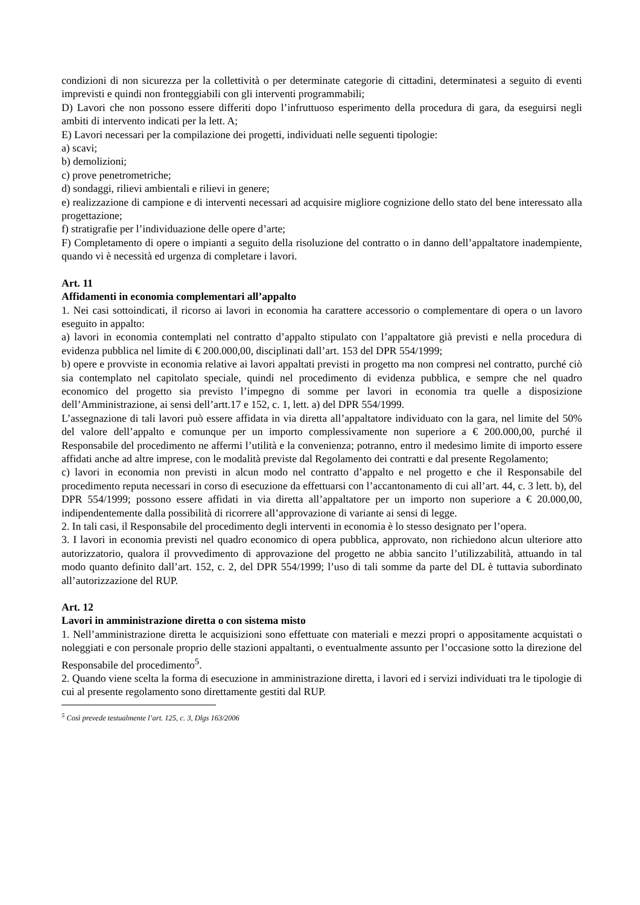condizioni di non sicurezza per la collettività o per determinate categorie di cittadini, determinatesi a seguito di eventi imprevisti e quindi non fronteggiabili con gli interventi programmabili;
D) Lavori che non possono essere differiti dopo l’infruttuoso esperimento della procedura di gara, da eseguirsi negli ambiti di intervento indicati per la lett. A;
E) Lavori necessari per la compilazione dei progetti, individuati nelle seguenti tipologie:
a) scavi;
b) demolizioni;
c) prove penetrometriche;
d) sondaggi, rilievi ambientali e rilievi in genere;
e) realizzazione di campione e di interventi necessari ad acquisire migliore cognizione dello stato del bene interessato alla progettazione;
f) stratigrafie per l’individuazione delle opere d’arte;
F) Completamento di opere o impianti a seguito della risoluzione del contratto o in danno dell’appaltatore inadempiente, quando vi è necessità ed urgenza di completare i lavori.
Art. 11
Affidamenti in economia complementari all’appalto
1. Nei casi sottoindicati, il ricorso ai lavori in economia ha carattere accessorio o complementare di opera o un lavoro eseguito in appalto:
a) lavori in economia contemplati nel contratto d’appalto stipulato con l’appaltatore già previsti e nella procedura di evidenza pubblica nel limite di € 200.000,00, disciplinati dall’art. 153 del DPR 554/1999;
b) opere e provviste in economia relative ai lavori appaltati previsti in progetto ma non compresi nel contratto, purché ciò sia contemplato nel capitolato speciale, quindi nel procedimento di evidenza pubblica, e sempre che nel quadro economico del progetto sia previsto l’impegno di somme per lavori in economia tra quelle a disposizione dell’Amministrazione, ai sensi dell’artt.17 e 152, c. 1, lett. a) del DPR 554/1999.
L’assegnazione di tali lavori può essere affidata in via diretta all’appaltatore individuato con la gara, nel limite del 50% del valore dell’appalto e comunque per un importo complessivamente non superiore a € 200.000,00, purché il Responsabile del procedimento ne affermi l’utilità e la convenienza; potranno, entro il medesimo limite di importo essere affidati anche ad altre imprese, con le modalità previste dal Regolamento dei contratti e dal presente Regolamento;
c) lavori in economia non previsti in alcun modo nel contratto d’appalto e nel progetto e che il Responsabile del procedimento reputa necessari in corso di esecuzione da effettuarsi con l’accantonamento di cui all’art. 44, c. 3 lett. b), del DPR 554/1999; possono essere affidati in via diretta all’appaltatore per un importo non superiore a € 20.000,00, indipendentemente dalla possibilità di ricorrere all’approvazione di variante ai sensi di legge.
2. In tali casi, il Responsabile del procedimento degli interventi in economia è lo stesso designato per l’opera.
3. I lavori in economia previsti nel quadro economico di opera pubblica, approvato, non richiedono alcun ulteriore atto autorizzatorio, qualora il provvedimento di approvazione del progetto ne abbia sancito l’utilizzabilità, attuando in tal modo quanto definito dall’art. 152, c. 2, del DPR 554/1999; l’uso di tali somme da parte del DL è tuttavia subordinato all’autorizzazione del RUP.
Art. 12
Lavori in amministrazione diretta o con sistema misto
1. Nell’amministrazione diretta le acquisizioni sono effettuate con materiali e mezzi propri o appositamente acquistati o noleggiati e con personale proprio delle stazioni appaltanti, o eventualmente assunto per l’occasione sotto la direzione del Responsabile del procedimento<sup>5</sup>.
2. Quando viene scelta la forma di esecuzione in amministrazione diretta, i lavori ed i servizi individuati tra le tipologie di cui al presente regolamento sono direttamente gestiti dal RUP.
<sup>5</sup> Così prevede testualmente l’art. 125, c. 3, Dlgs 163/2006